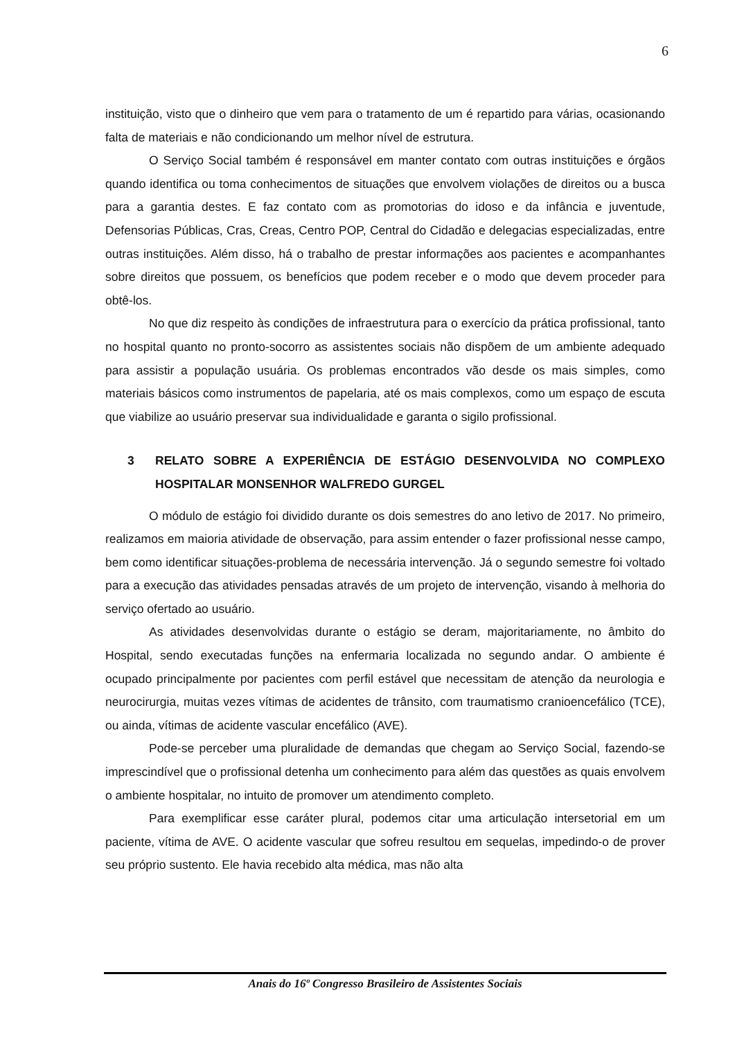6
instituição, visto que o dinheiro que vem para o tratamento de um é repartido para várias, ocasionando falta de materiais e não condicionando um melhor nível de estrutura.
O Serviço Social também é responsável em manter contato com outras instituições e órgãos quando identifica ou toma conhecimentos de situações que envolvem violações de direitos ou a busca para a garantia destes. E faz contato com as promotorias do idoso e da infância e juventude, Defensorias Públicas, Cras, Creas, Centro POP, Central do Cidadão e delegacias especializadas, entre outras instituições. Além disso, há o trabalho de prestar informações aos pacientes e acompanhantes sobre direitos que possuem, os benefícios que podem receber e o modo que devem proceder para obtê-los.
No que diz respeito às condições de infraestrutura para o exercício da prática profissional, tanto no hospital quanto no pronto-socorro as assistentes sociais não dispõem de um ambiente adequado para assistir a população usuária. Os problemas encontrados vão desde os mais simples, como materiais básicos como instrumentos de papelaria, até os mais complexos, como um espaço de escuta que viabilize ao usuário preservar sua individualidade e garanta o sigilo profissional.
3 RELATO SOBRE A EXPERIÊNCIA DE ESTÁGIO DESENVOLVIDA NO COMPLEXO HOSPITALAR MONSENHOR WALFREDO GURGEL
O módulo de estágio foi dividido durante os dois semestres do ano letivo de 2017. No primeiro, realizamos em maioria atividade de observação, para assim entender o fazer profissional nesse campo, bem como identificar situações-problema de necessária intervenção. Já o segundo semestre foi voltado para a execução das atividades pensadas através de um projeto de intervenção, visando à melhoria do serviço ofertado ao usuário.
As atividades desenvolvidas durante o estágio se deram, majoritariamente, no âmbito do Hospital, sendo executadas funções na enfermaria localizada no segundo andar. O ambiente é ocupado principalmente por pacientes com perfil estável que necessitam de atenção da neurologia e neurocirurgia, muitas vezes vítimas de acidentes de trânsito, com traumatismo cranioencefálico (TCE), ou ainda, vítimas de acidente vascular encefálico (AVE).
Pode-se perceber uma pluralidade de demandas que chegam ao Serviço Social, fazendo-se imprescindível que o profissional detenha um conhecimento para além das questões as quais envolvem o ambiente hospitalar, no intuito de promover um atendimento completo.
Para exemplificar esse caráter plural, podemos citar uma articulação intersetorial em um paciente, vítima de AVE. O acidente vascular que sofreu resultou em sequelas, impedindo-o de prover seu próprio sustento. Ele havia recebido alta médica, mas não alta
Anais do 16º Congresso Brasileiro de Assistentes Sociais